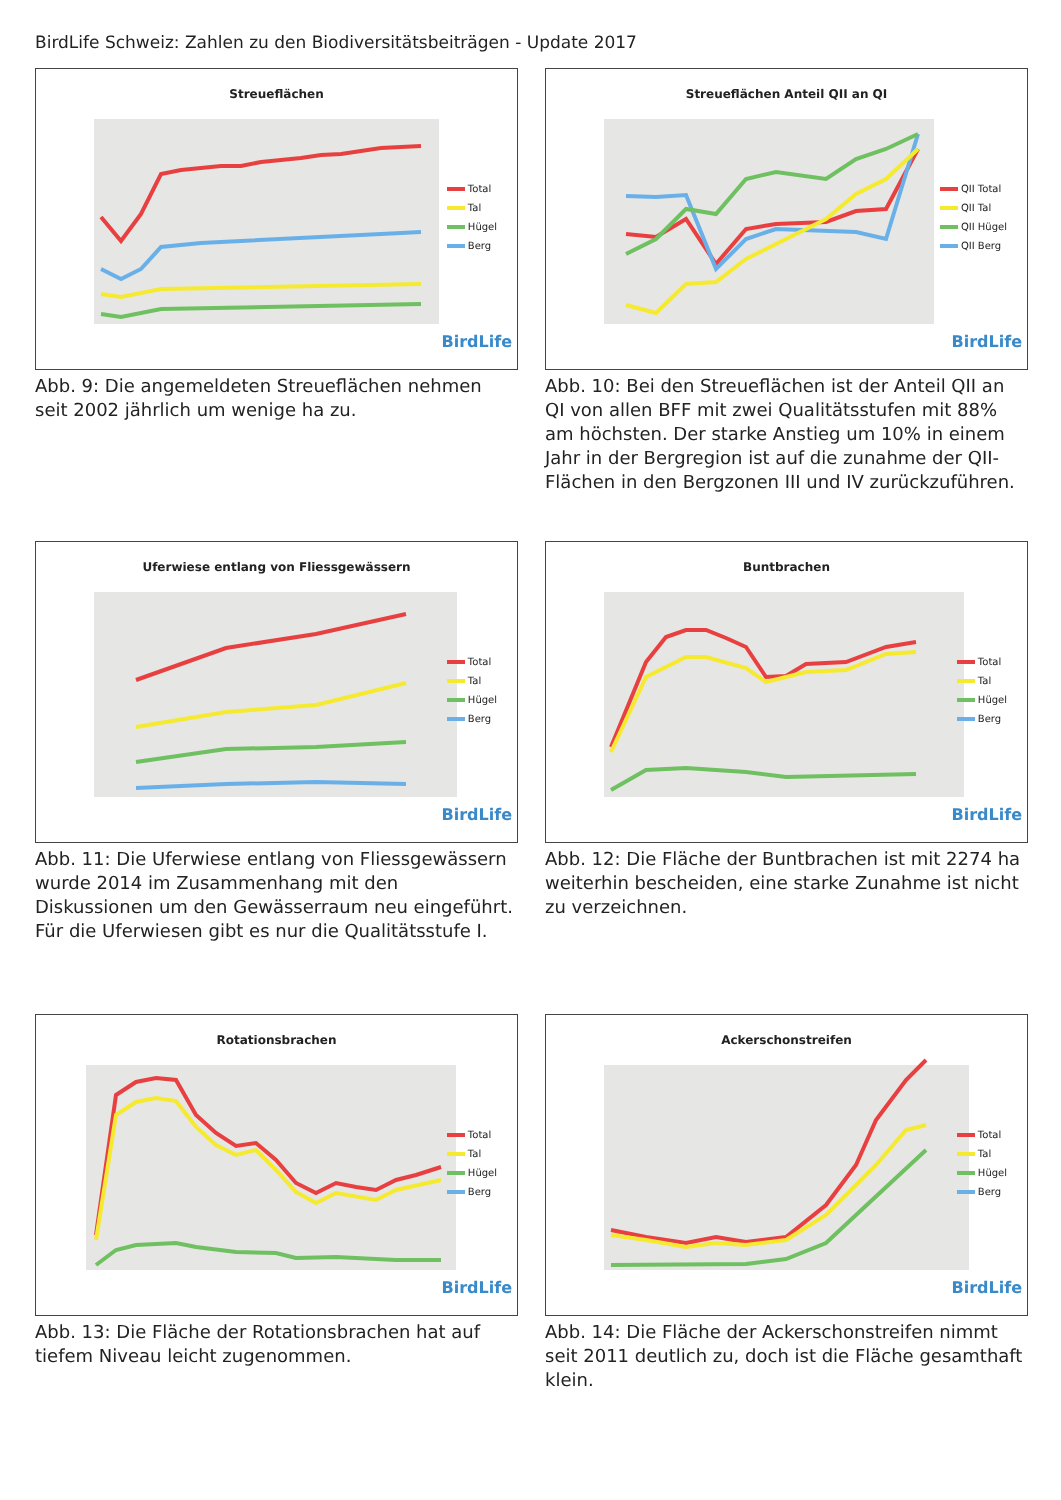BirdLife Schweiz: Zahlen zu den Biodiversitätsbeiträgen - Update 2017
Streueflächen
Total
Tal
Hügel
Berg
BirdLife
Abb. 9: Die angemeldeten Streueflächen nehmen seit 2002 jährlich um wenige ha zu.
Streueflächen Anteil QII an QI
QII Total
QII Tal
QII Hügel
QII Berg
BirdLife
Abb. 10: Bei den Streueflächen ist der Anteil QII an QI von allen BFF mit zwei Qualitätsstufen mit 88% am höchsten. Der starke Anstieg um 10% in einem Jahr in der Bergregion ist auf die zunahme der QII-Flächen in den Bergzonen III und IV zurückzuführen.
Uferwiese entlang von Fliessgewässern
Total
Tal
Hügel
Berg
BirdLife
Abb. 11: Die Uferwiese entlang von Fliessgewässern wurde 2014 im Zusammenhang mit den Diskussionen um den Gewässerraum neu eingeführt. Für die Uferwiesen gibt es nur die Qualitätsstufe I.
Buntbrachen
Total
Tal
Hügel
Berg
BirdLife
Abb. 12: Die Fläche der Buntbrachen ist mit 2274 ha weiterhin bescheiden, eine starke Zunahme ist nicht zu verzeichnen.
Rotationsbrachen
Total
Tal
Hügel
Berg
BirdLife
Abb. 13: Die Fläche der Rotationsbrachen hat auf tiefem Niveau leicht zugenommen.
Ackerschonstreifen
Total
Tal
Hügel
Berg
BirdLife
Abb. 14: Die Fläche der Ackerschonstreifen nimmt seit 2011 deutlich zu, doch ist die Fläche gesamthaft klein.